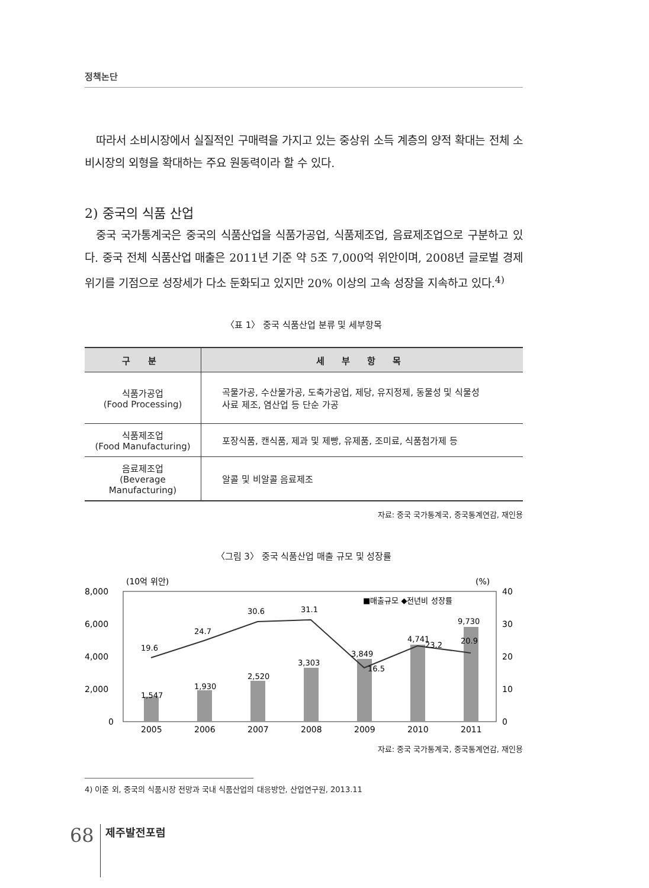정책논단
따라서 소비시장에서 실질적인 구매력을 가지고 있는 중상위 소득 계층의 양적 확대는 전체 소비시장의 외형을 확대하는 주요 원동력이라 할 수 있다.
2) 중국의 식품 산업
중국 국가통계국은 중국의 식품산업을 식품가공업, 식품제조업, 음료제조업으로 구분하고 있다. 중국 전체 식품산업 매출은 2011년 기준 약 5조 7,000억 위안이며, 2008년 글로벌 경제위기를 기점으로 성장세가 다소 둔화되고 있지만 20% 이상의 고속 성장을 지속하고 있다.<sup>4)</sup>
〈표 1〉 중국 식품산업 분류 및 세부항목
| 구 분 | 세 부 항 목 |
| --- | --- |
| 식품가공업 (Food Processing) | 곡물가공, 수산물가공, 도축가공업, 제당, 유지정제, 동물성 및 식물성 사료 제조, 염산업 등 단순 가공 |
| 식품제조업 (Food Manufacturing) | 포장식품, 캔식품, 제과 및 제빵, 유제품, 조미료, 식품첨가제 등 |
| 음료제조업 (Beverage Manufacturing) | 알콜 및 비알콜 음료제조 |
자료: 중국 국가통계국, 중국통계연감, 재인용
〈그림 3〉 중국 식품산업 매출 규모 및 성장률
(10억 위안)
(%)
8,000
6,000
4,000
2,000
0
40
30
20
10
0
■매출규모 ◆전년비 성장률
1,547
1,930
2,520
3,303
3,849
4,741
9,730
19.6
24.7
30.6
31.1
16.5
23.2
20.9
2005
2006
2007
2008
2009
2010
2011
자료: 중국 국가통계국, 중국통계연감, 재인용
4) 이준 외, 중국의 식품시장 전망과 국내 식품산업의 대응방안, 산업연구원, 2013.11
68
제주발전포럼